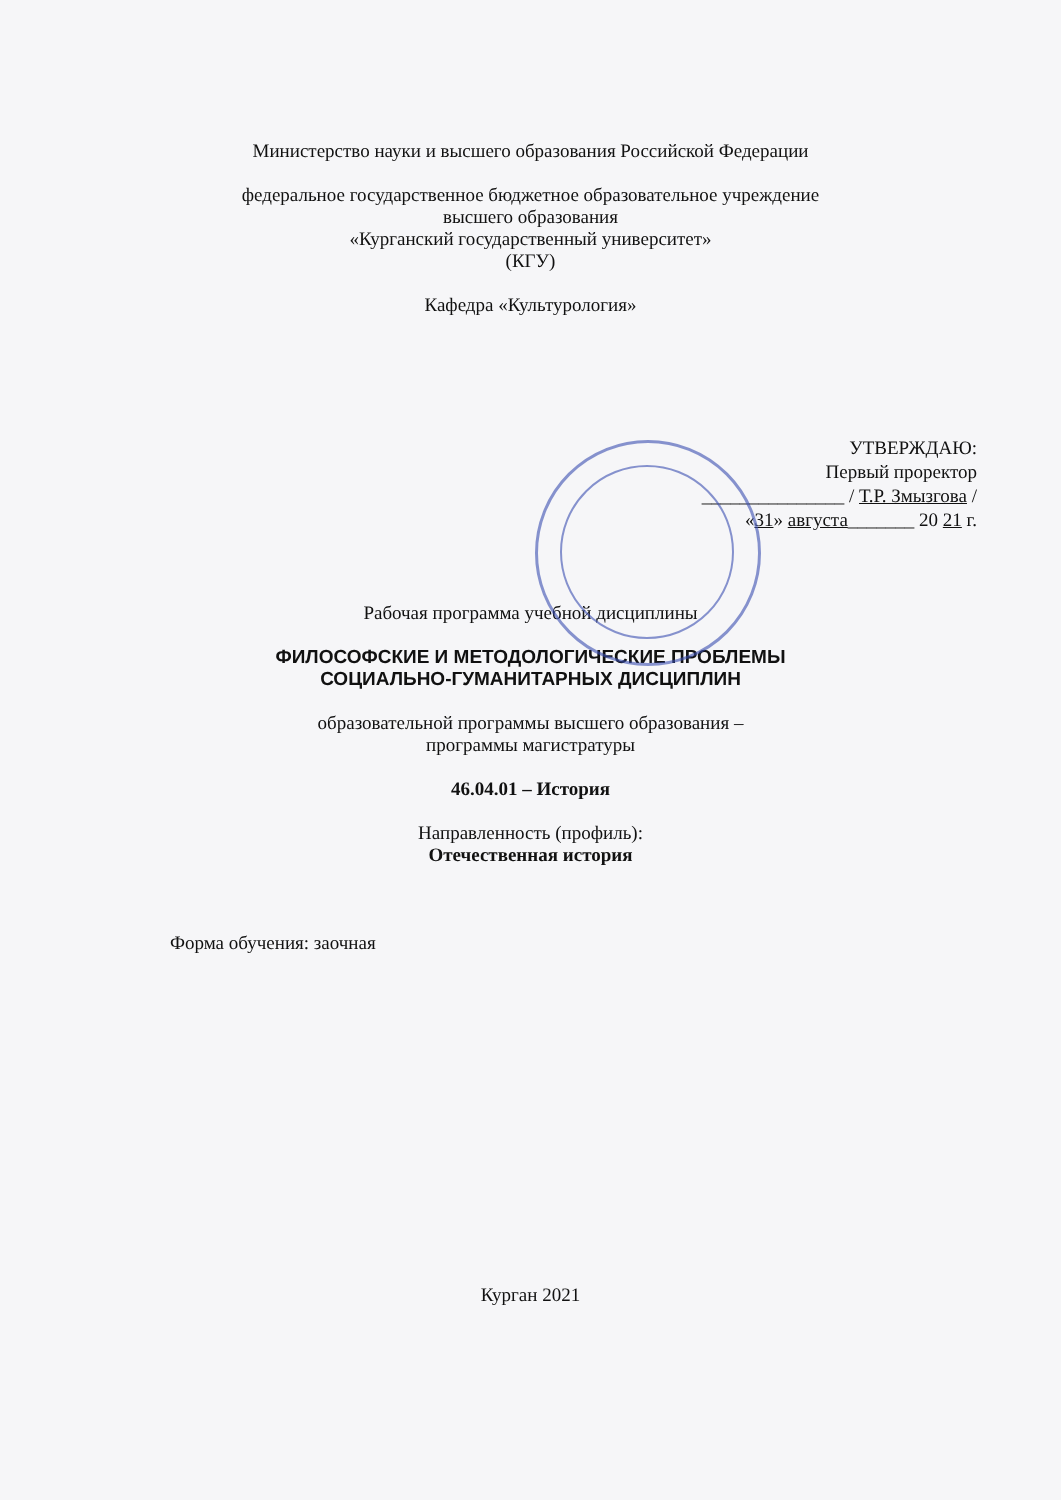Министерство науки и высшего образования Российской Федерации
федеральное государственное бюджетное образовательное учреждение
высшего образования
«Курганский государственный университет»
(КГУ)
Кафедра «Культурология»
УТВЕРЖДАЮ:
Первый проректор
_______________ / Т.Р. Змызгова /
«31» августа_______ 20 21 г.
Рабочая программа учебной дисциплины
ФИЛОСОФСКИЕ И МЕТОДОЛОГИЧЕСКИЕ ПРОБЛЕМЫ
СОЦИАЛЬНО-ГУМАНИТАРНЫХ ДИСЦИПЛИН
образовательной программы высшего образования –
программы магистратуры
46.04.01 – История
Направленность (профиль):
Отечественная история
Форма обучения: заочная
Курган 2021